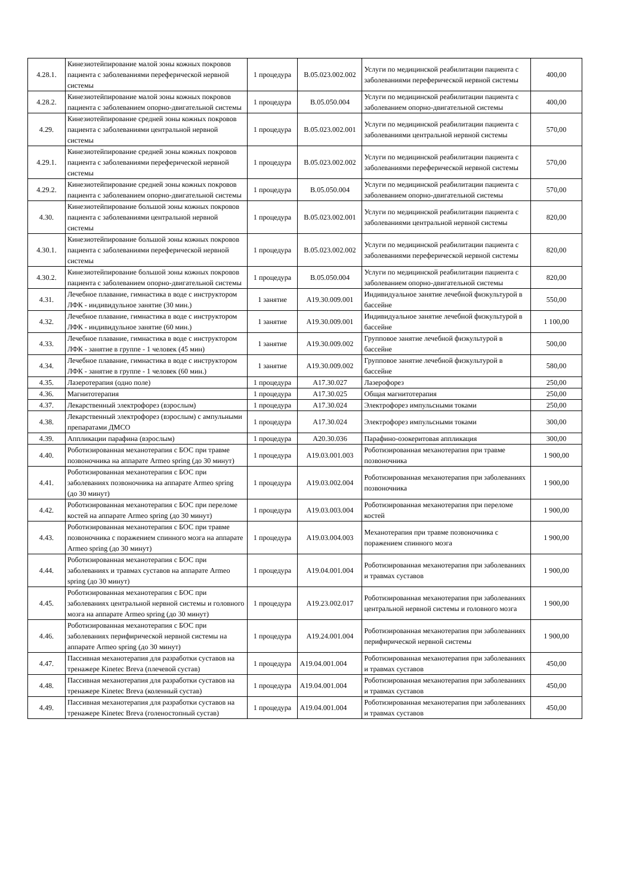| 4.28.1. | Кинезиотейпирование малой зоны кожных покровов пациента с заболеваниями переферической нервной системы | 1 процедура | B.05.023.002.002 | Услуги по медицинской реабилитации пациента с заболеваниями переферической нервной системы | 400,00 |
| 4.28.2. | Кинезиотейпирование малой зоны кожных покровов пациента с заболеванием опорно-двигательной системы | 1 процедура | B.05.050.004 | Услуги по медицинской реабилитации пациента с заболеванием опорно-двигательной системы | 400,00 |
| 4.29. | Кинезиотейпирование средней зоны кожных покровов пациента с заболеваниями центральной нервной системы | 1 процедура | B.05.023.002.001 | Услуги по медицинской реабилитации пациента с заболеваниями центральной нервной системы | 570,00 |
| 4.29.1. | Кинезиотейпирование средней зоны кожных покровов пациента с заболеваниями переферической нервной системы | 1 процедура | B.05.023.002.002 | Услуги по медицинской реабилитации пациента с заболеваниями переферической нервной системы | 570,00 |
| 4.29.2. | Кинезиотейпирование средней зоны кожных покровов пациента с заболеванием опорно-двигательной системы | 1 процедура | B.05.050.004 | Услуги по медицинской реабилитации пациента с заболеванием опорно-двигательной системы | 570,00 |
| 4.30. | Кинезиотейпирование большой зоны кожных покровов пациента с заболеваниями центральной нервной системы | 1 процедура | B.05.023.002.001 | Услуги по медицинской реабилитации пациента с заболеваниями центральной нервной системы | 820,00 |
| 4.30.1. | Кинезиотейпирование большой зоны кожных покровов пациента с заболеваниями переферической нервной системы | 1 процедура | B.05.023.002.002 | Услуги по медицинской реабилитации пациента с заболеваниями переферической нервной системы | 820,00 |
| 4.30.2. | Кинезиотейпирование большой зоны кожных покровов пациента с заболеванием опорно-двигательной системы | 1 процедура | B.05.050.004 | Услуги по медицинской реабилитации пациента с заболеванием опорно-двигательной системы | 820,00 |
| 4.31. | Лечебное плавание, гимнастика в воде с инструктором ЛФК - индивидульное занятие (30 мин.) | 1 занятие | A19.30.009.001 | Индивидуальное занятие лечебной физкультурой в бассейне | 550,00 |
| 4.32. | Лечебное плавание, гимнастика в воде с инструктором ЛФК - индивидульное занятие (60 мин.) | 1 занятие | A19.30.009.001 | Индивидуальное занятие лечебной физкультурой в бассейне | 1 100,00 |
| 4.33. | Лечебное плавание, гимнастика в воде с инструктором ЛФК - занятие в группе - 1 человек (45 мин) | 1 занятие | A19.30.009.002 | Групповое занятие лечебной физкультурой в бассейне | 500,00 |
| 4.34. | Лечебное плавание, гимнастика в воде с инструктором ЛФК - занятие в группе - 1 человек (60 мин.) | 1 занятие | A19.30.009.002 | Групповое занятие лечебной физкультурой в бассейне | 580,00 |
| 4.35. | Лазеротерапия (одно поле) | 1 процедура | A17.30.027 | Лазерофорез | 250,00 |
| 4.36. | Магнитотерапия | 1 процедура | A17.30.025 | Общая магнитотерапия | 250,00 |
| 4.37. | Лекарственный электрофорез (взрослым) | 1 процедура | A17.30.024 | Электрофорез импульсными токами | 250,00 |
| 4.38. | Лекарственный электрофорез (взрослым) с ампульными препаратами ДМСО | 1 процедура | A17.30.024 | Электрофорез импульсными токами | 300,00 |
| 4.39. | Аппликации парафина (взрослым) | 1 процедура | A20.30.036 | Парафино-озокеритовая аппликация | 300,00 |
| 4.40. | Роботизированная механотерапия с БОС при травме позвоночника на аппарате Armeo spring (до 30 минут) | 1 процедура | A19.03.001.003 | Роботизированная механотерапия при травме позвоночника | 1 900,00 |
| 4.41. | Роботизированная механотерапия с БОС при заболеваниях позвоночника на аппарате Armeo spring (до 30 минут) | 1 процедура | A19.03.002.004 | Роботизированная механотерапия при заболеваниях позвоночника | 1 900,00 |
| 4.42. | Роботизированная механотерапия с БОС при переломе костей на аппарате Armeo spring (до 30 минут) | 1 процедура | A19.03.003.004 | Роботизированная механотерапия при переломе костей | 1 900,00 |
| 4.43. | Роботизированная механотерапия с БОС при травме позвоночника с поражением спинного мозга на аппарате Armeo spring (до 30 минут) | 1 процедура | A19.03.004.003 | Механотерапия при травме позвоночника с поражением спинного мозга | 1 900,00 |
| 4.44. | Роботизированная механотерапия с БОС при заболеваниях и травмах суставов на аппарате Armeo spring (до 30 минут) | 1 процедура | A19.04.001.004 | Роботизированная механотерапия при заболеваниях и травмах суставов | 1 900,00 |
| 4.45. | Роботизированная механотерапия с БОС при заболеваниях центральной нервной системы и головного мозга на аппарате Armeo spring (до 30 минут) | 1 процедура | A19.23.002.017 | Роботизированная механотерапия при заболеваниях центральной нервной системы и головного мозга | 1 900,00 |
| 4.46. | Роботизированная механотерапия с БОС при заболеваниях перифирической нервной системы на аппарате Armeo spring (до 30 минут) | 1 процедура | A19.24.001.004 | Роботизированная механотерапия при заболеваниях перифирической нервной системы | 1 900,00 |
| 4.47. | Пассивная механотерапия для разработки суставов на тренажере Kinetec Breva (плечевой сустав) | 1 процедура | A19.04.001.004 | Роботизированная механотерапия при заболеваниях и травмах суставов | 450,00 |
| 4.48. | Пассивная механотерапия для разработки суставов на тренажере Kinetec Breva (коленный сустав) | 1 процедура | A19.04.001.004 | Роботизированная механотерапия при заболеваниях и травмах суставов | 450,00 |
| 4.49. | Пассивная механотерапия для разработки суставов на тренажере Kinetec Breva (голеностопный сустав) | 1 процедура | A19.04.001.004 | Роботизированная механотерапия при заболеваниях и травмах суставов | 450,00 |